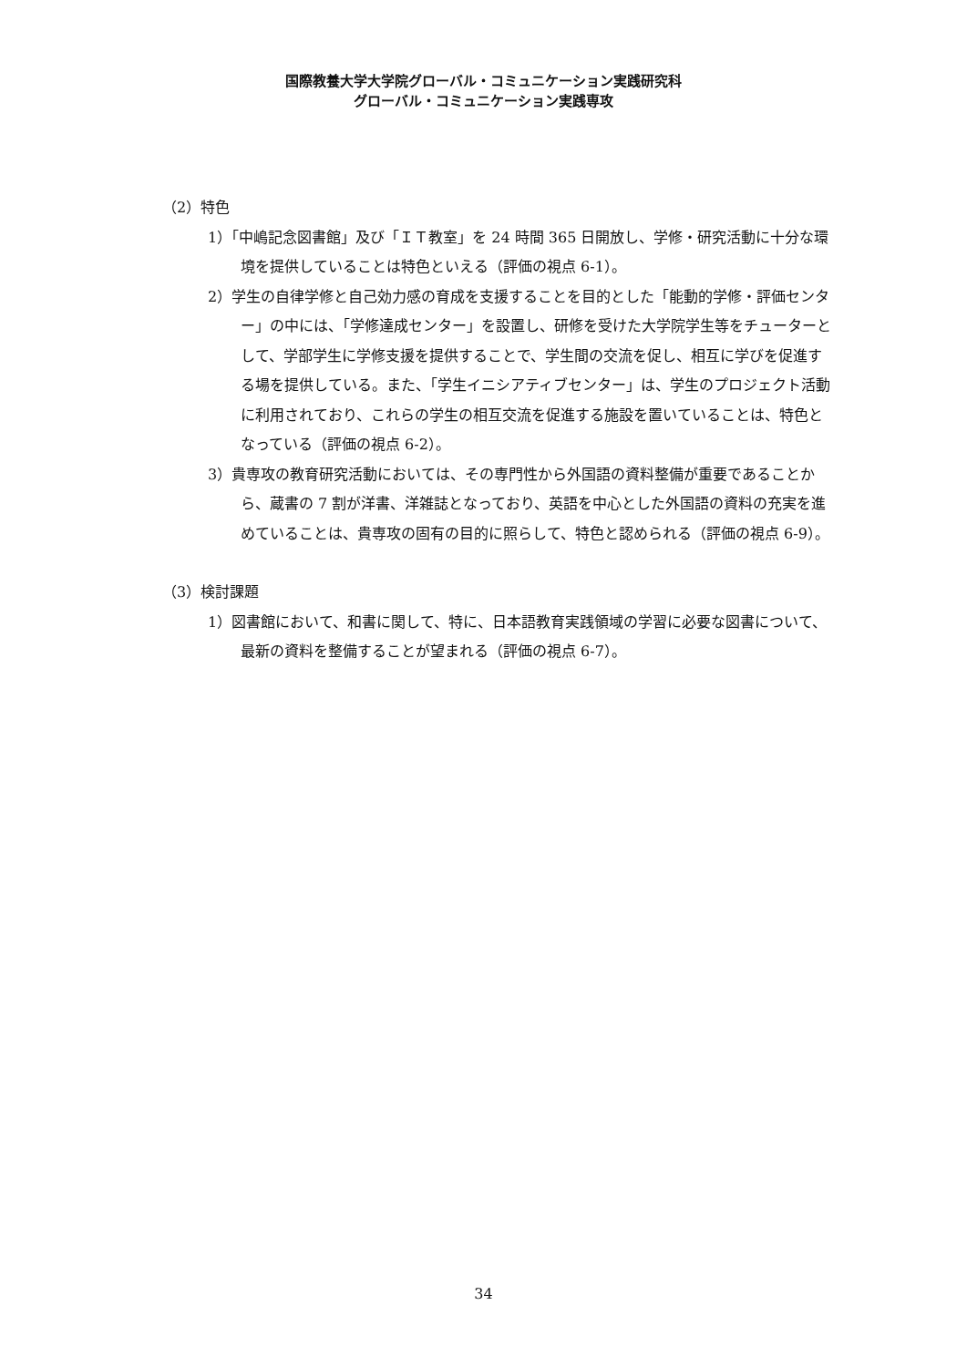国際教養大学大学院グローバル・コミュニケーション実践研究科
グローバル・コミュニケーション実践専攻
（2）特色
1）「中嶋記念図書館」及び「ＩＴ教室」を 24 時間 365 日開放し、学修・研究活動に十分な環境を提供していることは特色といえる（評価の視点 6-1）。
2）学生の自律学修と自己効力感の育成を支援することを目的とした「能動的学修・評価センター」の中には、「学修達成センター」を設置し、研修を受けた大学院学生等をチューターとして、学部学生に学修支援を提供することで、学生間の交流を促し、相互に学びを促進する場を提供している。また、「学生イニシアティブセンター」は、学生のプロジェクト活動に利用されており、これらの学生の相互交流を促進する施設を置いていることは、特色となっている（評価の視点 6-2）。
3）貴専攻の教育研究活動においては、その専門性から外国語の資料整備が重要であることから、蔵書の 7 割が洋書、洋雑誌となっており、英語を中心とした外国語の資料の充実を進めていることは、貴専攻の固有の目的に照らして、特色と認められる（評価の視点 6-9）。
（3）検討課題
1）図書館において、和書に関して、特に、日本語教育実践領域の学習に必要な図書について、最新の資料を整備することが望まれる（評価の視点 6-7）。
34